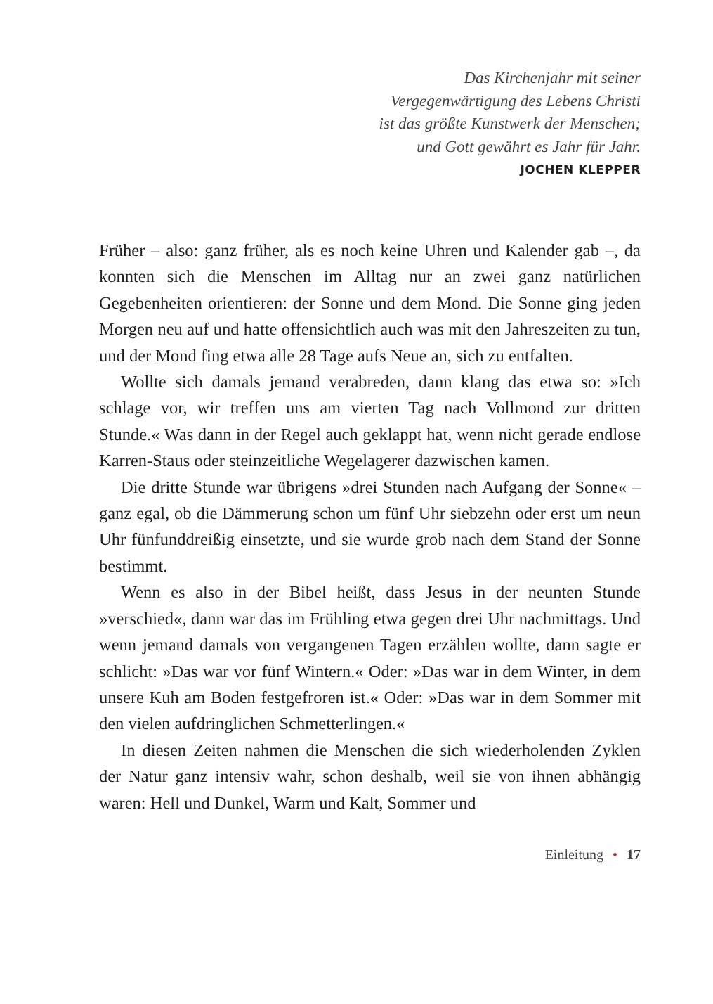Das Kirchenjahr mit seiner
Vergegenwärtigung des Lebens Christi
ist das größte Kunstwerk der Menschen;
und Gott gewährt es Jahr für Jahr.
JOCHEN KLEPPER
Früher – also: ganz früher, als es noch keine Uhren und Kalender gab –, da konnten sich die Menschen im Alltag nur an zwei ganz natürlichen Gegebenheiten orientieren: der Sonne und dem Mond. Die Sonne ging jeden Morgen neu auf und hatte offensichtlich auch was mit den Jahreszeiten zu tun, und der Mond fing etwa alle 28 Tage aufs Neue an, sich zu entfalten.
Wollte sich damals jemand verabreden, dann klang das etwa so: »Ich schlage vor, wir treffen uns am vierten Tag nach Vollmond zur dritten Stunde.« Was dann in der Regel auch geklappt hat, wenn nicht gerade endlose Karren-Staus oder steinzeitliche Wegelagerer dazwischen kamen.
Die dritte Stunde war übrigens »drei Stunden nach Aufgang der Sonne« – ganz egal, ob die Dämmerung schon um fünf Uhr siebzehn oder erst um neun Uhr fünfunddreißig einsetzte, und sie wurde grob nach dem Stand der Sonne bestimmt.
Wenn es also in der Bibel heißt, dass Jesus in der neunten Stunde »verschied«, dann war das im Frühling etwa gegen drei Uhr nachmittags. Und wenn jemand damals von vergangenen Tagen erzählen wollte, dann sagte er schlicht: »Das war vor fünf Wintern.« Oder: »Das war in dem Winter, in dem unsere Kuh am Boden festgefroren ist.« Oder: »Das war in dem Sommer mit den vielen aufdringlichen Schmetterlingen.«
In diesen Zeiten nahmen die Menschen die sich wiederholenden Zyklen der Natur ganz intensiv wahr, schon deshalb, weil sie von ihnen abhängig waren: Hell und Dunkel, Warm und Kalt, Sommer und
Einleitung • 17